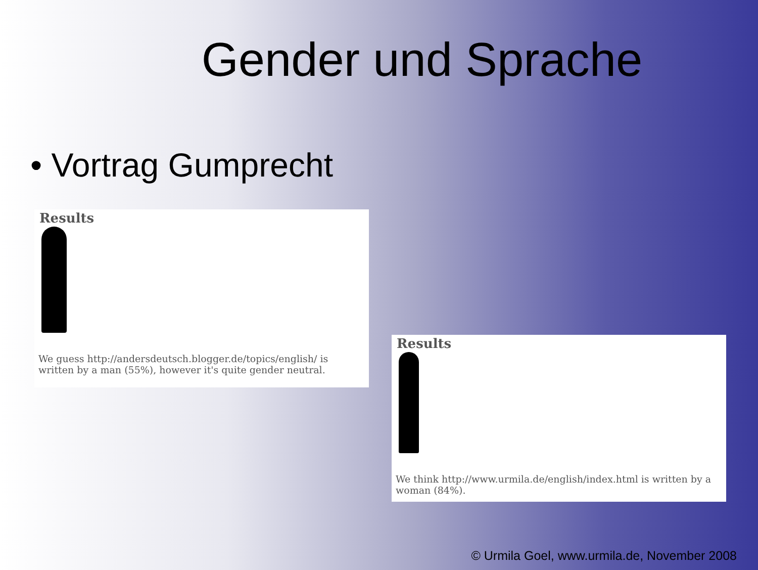Gender und Sprache
• Vortrag Gumprecht
Results
We guess http://andersdeutsch.blogger.de/topics/english/ is written by a man (55%), however it's quite gender neutral.
Results
We think http://www.urmila.de/english/index.html is written by a woman (84%).
© Urmila Goel, www.urmila.de, November 2008